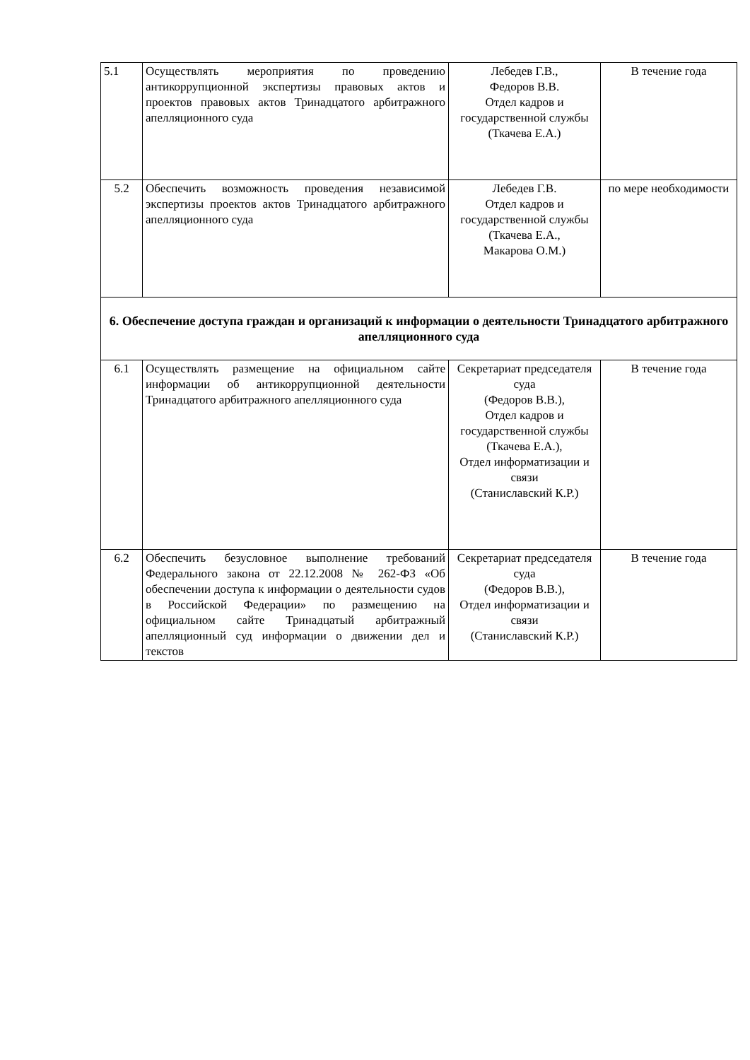| 5.1 | Осуществлять мероприятия по проведению антикоррупционной экспертизы правовых актов и проектов правовых актов Тринадцатого арбитражного апелляционного суда | Лебедев Г.В., Федоров В.В. Отдел кадров и государственной службы (Ткачева Е.А.) | В течение года |
| 5.2 | Обеспечить возможность проведения независимой экспертизы проектов актов Тринадцатого арбитражного апелляционного суда | Лебедев Г.В. Отдел кадров и государственной службы (Ткачева Е.А., Макарова О.М.) | по мере необходимости |
| 6. Обеспечение доступа граждан и организаций к информации о деятельности Тринадцатого арбитражного апелляционного суда | | | |
| 6.1 | Осуществлять размещение на официальном сайте информации об антикоррупционной деятельности Тринадцатого арбитражного апелляционного суда | Секретариат председателя суда (Федоров В.В.), Отдел кадров и государственной службы (Ткачева Е.А.), Отдел информатизации и связи (Станиславский К.Р.) | В течение года |
| 6.2 | Обеспечить безусловное выполнение требований Федерального закона от 22.12.2008 № 262-ФЗ «Об обеспечении доступа к информации о деятельности судов в Российской Федерации» по размещению на официальном сайте Тринадцатый арбитражный апелляционный суд информации о движении дел и текстов | Секретариат председателя суда (Федоров В.В.), Отдел информатизации и связи (Станиславский К.Р.) | В течение года |